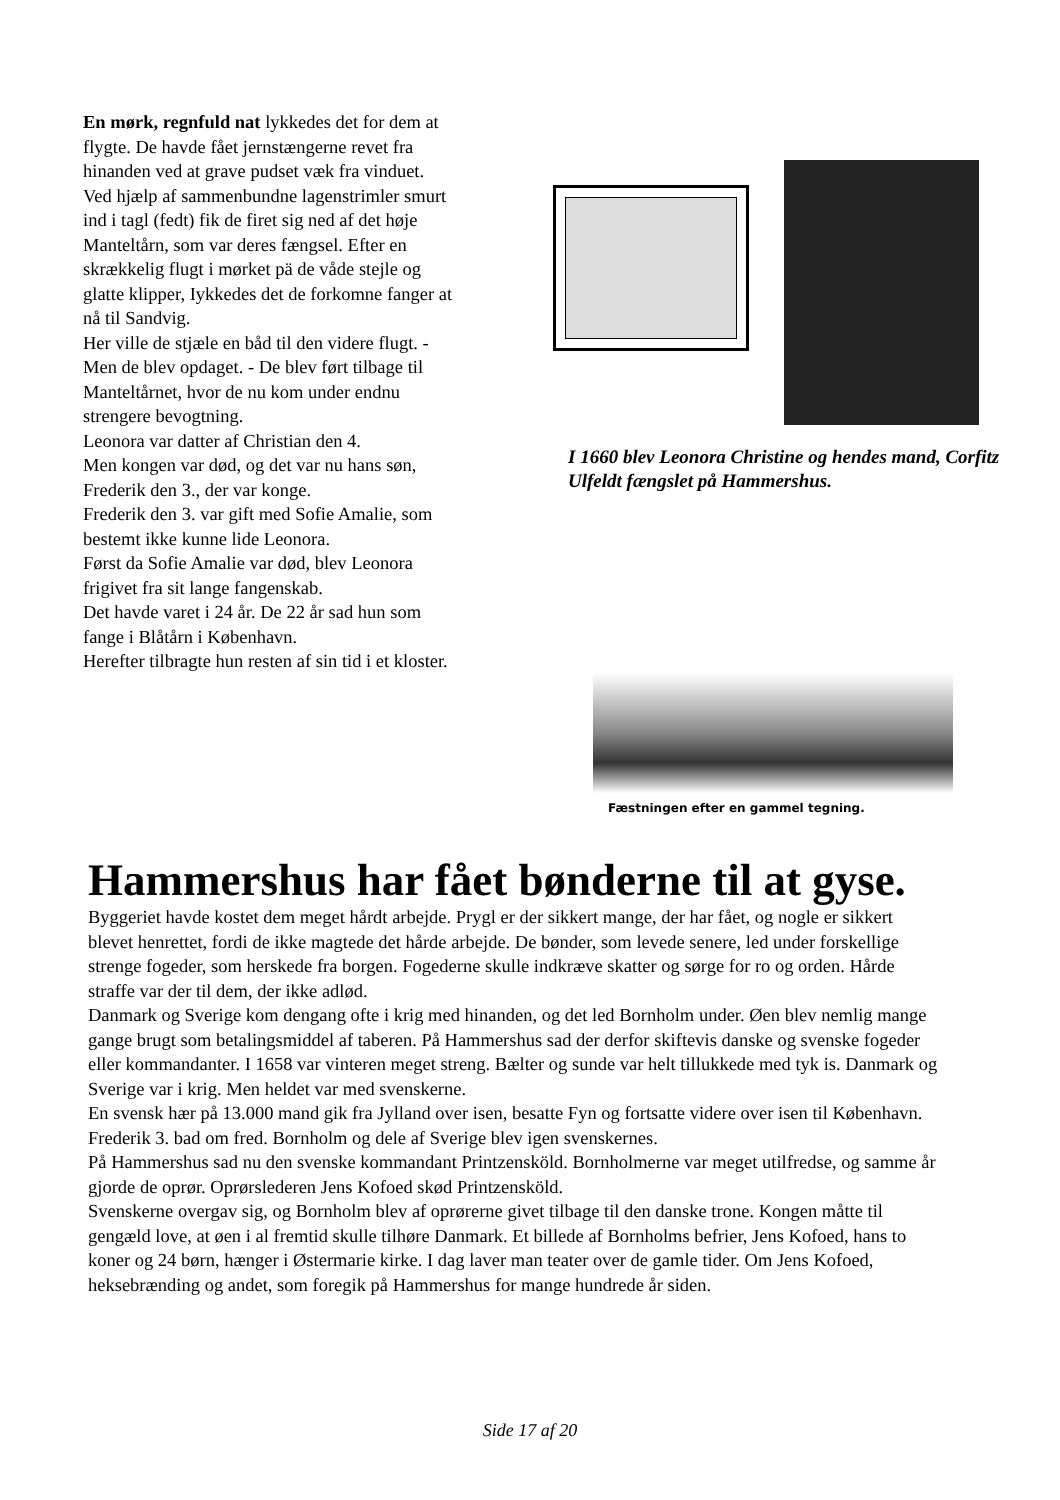En mørk, regnfuld nat lykkedes det for dem at flygte. De havde fået jernstængerne revet fra hinanden ved at grave pudset væk fra vinduet. Ved hjælp af sammenbundne lagenstrimler smurt ind i tagl (fedt) fik de firet sig ned af det høje Manteltårn, som var deres fængsel. Efter en skrækkelig flugt i mørket pä de våde stejle og glatte klipper, Iykkedes det de forkomne fanger at nå til Sandvig.
Her ville de stjæle en båd til den videre flugt. - Men de blev opdaget. - De blev ført tilbage til Manteltårnet, hvor de nu kom under endnu strengere bevogtning.
Leonora var datter af Christian den 4.
Men kongen var død, og det var nu hans søn, Frederik den 3., der var konge.
Frederik den 3. var gift med Sofie Amalie, som bestemt ikke kunne lide Leonora.
Først da Sofie Amalie var død, blev Leonora frigivet fra sit lange fangenskab.
Det havde varet i 24 år. De 22 år sad hun som fange i Blåtårn i København.
Herefter tilbragte hun resten af sin tid i et kloster.
I 1660 blev Leonora Christine og hendes mand, Corfitz Ulfeldt fængslet på Hammershus.
Fæstningen efter en gammel tegning.
Hammershus har fået bønderne til at gyse.
Byggeriet havde kostet dem meget hårdt arbejde. Prygl er der sikkert mange, der har fået, og nogle er sikkert blevet henrettet, fordi de ikke magtede det hårde arbejde. De bønder, som levede senere, led under forskellige strenge fogeder, som herskede fra borgen. Fogederne skulle indkræve skatter og sørge for ro og orden. Hårde straffe var der til dem, der ikke adlød.
Danmark og Sverige kom dengang ofte i krig med hinanden, og det led Bornholm under. Øen blev nemlig mange gange brugt som betalingsmiddel af taberen. På Hammershus sad der derfor skiftevis danske og svenske fogeder eller kommandanter. I 1658 var vinteren meget streng. Bælter og sunde var helt tillukkede med tyk is. Danmark og Sverige var i krig. Men heldet var med svenskerne.
En svensk hær på 13.000 mand gik fra Jylland over isen, besatte Fyn og fortsatte videre over isen til København.
Frederik 3. bad om fred. Bornholm og dele af Sverige blev igen svenskernes.
På Hammershus sad nu den svenske kommandant Printzensköld. Bornholmerne var meget utilfredse, og samme år gjorde de oprør. Oprørslederen Jens Kofoed skød Printzensköld.
Svenskerne overgav sig, og Bornholm blev af oprørerne givet tilbage til den danske trone. Kongen måtte til gengæld love, at øen i al fremtid skulle tilhøre Danmark. Et billede af Bornholms befrier, Jens Kofoed, hans to koner og 24 børn, hænger i Østermarie kirke. I dag laver man teater over de gamle tider. Om Jens Kofoed, heksebrænding og andet, som foregik på Hammershus for mange hundrede år siden.
Side 17 af 20